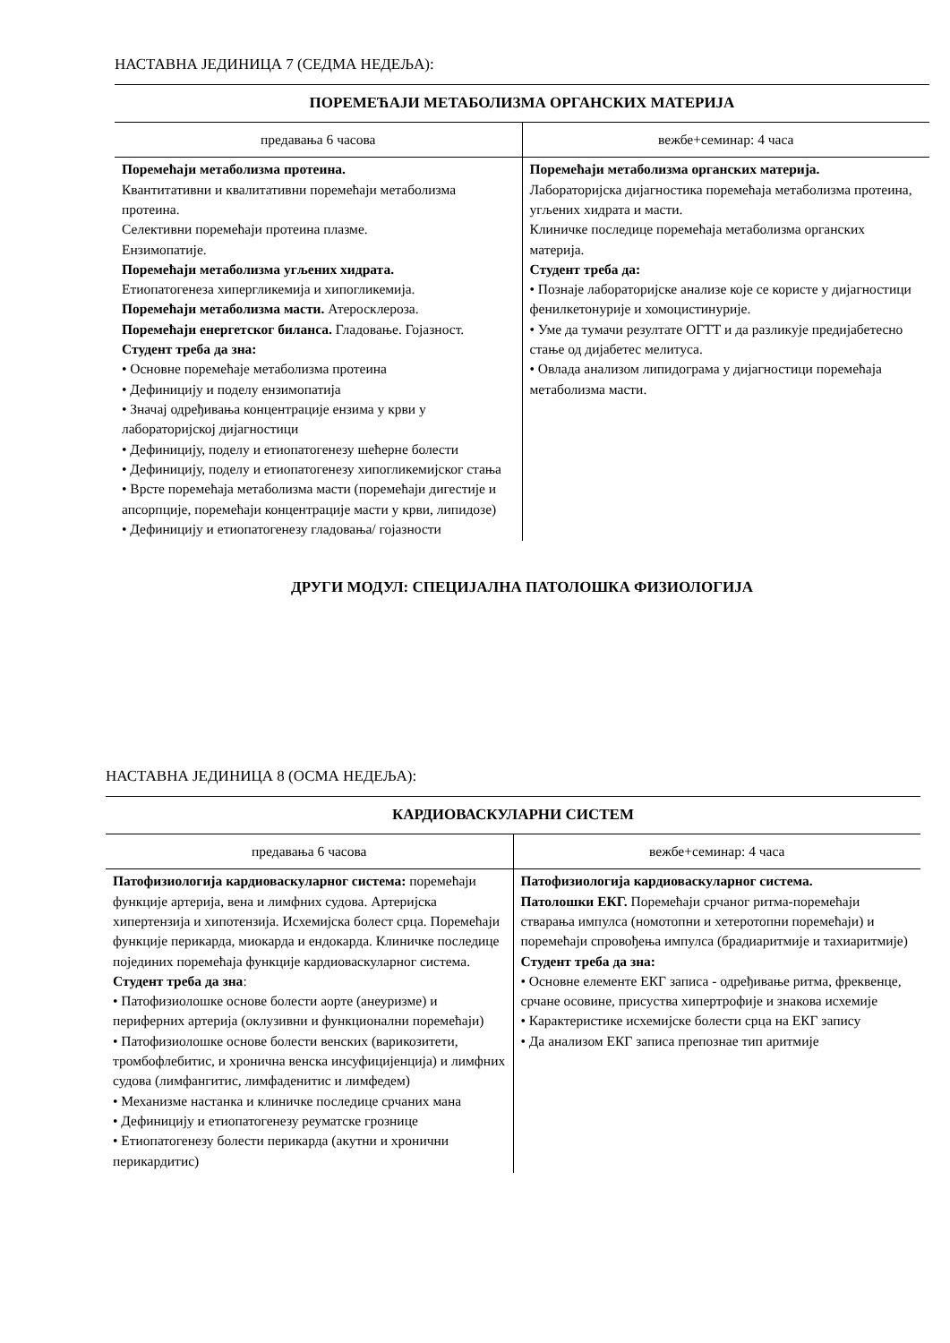НАСТАВНА ЈЕДИНИЦА 7 (СЕДМА НЕДЕЉА):
| ПОРЕМЕЋАЈИ МЕТАБОЛИЗМА ОРГАНСКИХ МАТЕРИЈА | |
| --- | --- |
| предавања 6 часова | вежбе+семинар: 4 часа |
| Поремећаји метаболизма протеина. Квантитативни и квалитативни поремећаји метаболизма протеина. Селективни поремећаји протеина плазме. Ензимопатије. Поремећаји метаболизма угљених хидрата. Етиопатогенеза хипергликемија и хипогликемија. Поремећаји метаболизма масти. Атеросклероза. Поремећаји енергетског биланса. Гладовање. Гојазност. Студент треба да зна: • Основне поремећаје метаболизма протеина • Дефиницију и поделу ензимопатија • Значај одређивања концентрације ензима у крви у лабораторијској дијагностици • Дефиницију, поделу и етиопатогенезу шећерне болести • Дефиницију, поделу и етиопатогенезу хипогликемијског стања • Врсте поремећаја метаболизма масти (поремећаји дигестије и апсорпције, поремећаји концентрације масти у крви, липидозе) • Дефиницију и етиопатогенезу гладовања/ гојазности | Поремећаји метаболизма органских материја. Лабораторијска дијагностика поремећаја метаболизма протеина, угљених хидрата и масти. Клиничке последице поремећаја метаболизма органских материја. Студент треба да: • Познаје лабораторијске анализе које се користе у дијагностици фенилкетонурије и хомоцистинурије. • Уме да тумачи резултате ОГТТ и да разликује предијабетесно стање од дијабетес мелитуса. • Овлада анализом липидограма у дијагностици поремећаја метаболизма масти. |
ДРУГИ МОДУЛ: СПЕЦИЈАЛНА ПАТОЛОШКА ФИЗИОЛОГИЈА
НАСТАВНА ЈЕДИНИЦА 8 (ОСМА НЕДЕЉА):
| КАРДИОВАСКУЛАРНИ СИСТЕМ | |
| --- | --- |
| предавања 6 часова | вежбе+семинар: 4 часа |
| Патофизиологија кардиоваскуларног система: поремећаји функције артерија, вена и лимфних судова. Артеријска хипертензија и хипотензија. Исхемијска болест срца. Поремећаји функције перикарда, миокарда и ендокарда. Клиничке последице појединих поремећаја функције кардиоваскуларног система. Студент треба да зна : • Патофизиолошке основе болести аорте (анеуризме) и периферних артерија (оклузивни и функционални поремећаји) • Патофизиолошке основе болести венских (варикозитети, тромбофлебитис, и хронична венска инсуфицијенција) и лимфних судова (лимфангитис, лимфаденитис и лимфедем) • Механизме настанка и клиничке последице срчаних мана • Дефиницију и етиопатогенезу реуматске грознице • Етиопатогенезу болести перикарда (акутни и хронични перикардитис) | Патофизиологија кардиоваскуларног система. Патолошки ЕКГ. Поремећаји срчаног ритма-поремећаји стварања импулса (номотопни и хетеротопни поремећаји) и поремећаји спровођења импулса (брадиаритмије и тахиаритмије) Студент треба да зна: • Основне елементе ЕКГ записа - одређивање ритма, фреквенце, срчане осовине, присуства хипертрофије и знакова исхемије • Карактеристике исхемијске болести срца на ЕКГ запису • Да анализом ЕКГ записа препознае тип аритмије |